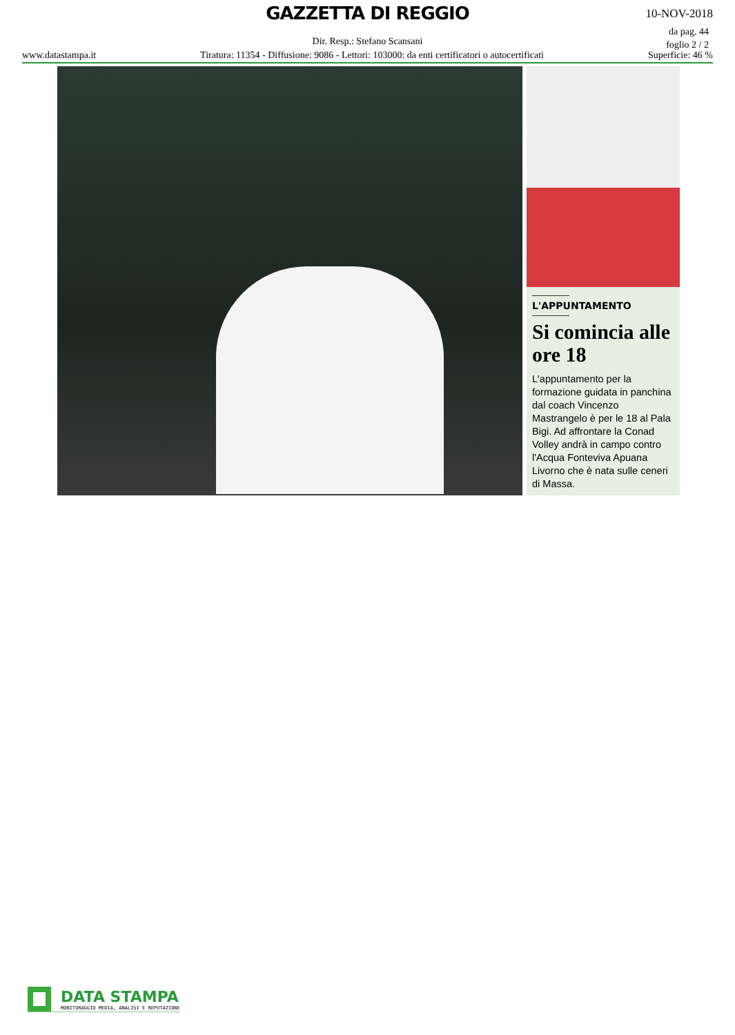GAZZETTA DI REGGIO 10-NOV-2018
da pag. 44
foglio 2 / 2
Dir. Resp.: Stefano Scansani
www.datastampa.it Tiratura: 11354 - Diffusione: 9086 - Lettori: 103000: da enti certificatori o autocertificati Superficie: 46 %
L'APPUNTAMENTO
Si comincia alle ore 18
L'appuntamento per la formazione guidata in panchina dal coach Vincenzo Mastrangelo è per le 18 al Pala Bigi. Ad affrontare la Conad Volley andrà in campo contro l'Acqua Fonteviva Apuana Livorno che è nata sulle ceneri di Massa.
DATA STAMPA
MONITORAGGIO MEDIA, ANALISI E REPUTAZIONE